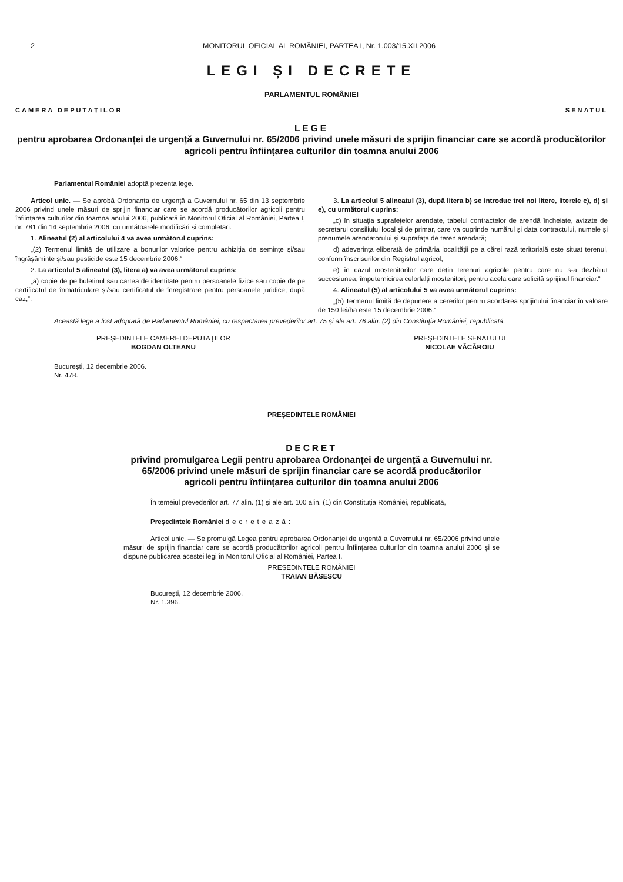2 MONITORUL OFICIAL AL ROMÂNIEI, PARTEA I, Nr. 1.003/15.XII.2006
LEGI ȘI DECRETE
PARLAMENTUL ROMÂNIEI
CAMERA DEPUTAȚILOR SENATUL
LEGE
pentru aprobarea Ordonanței de urgență a Guvernului nr. 65/2006 privind unele măsuri de sprijin financiar care se acordă producătorilor agricoli pentru înființarea culturilor din toamna anului 2006
Parlamentul României adoptă prezenta lege.
Articol unic. — Se aprobă Ordonanța de urgență a Guvernului nr. 65 din 13 septembrie 2006 privind unele măsuri de sprijin financiar care se acordă producătorilor agricoli pentru înființarea culturilor din toamna anului 2006, publicată în Monitorul Oficial al României, Partea I, nr. 781 din 14 septembrie 2006, cu următoarele modificări și completări:
1. Alineatul (2) al articolului 4 va avea următorul cuprins:
„(2) Termenul limită de utilizare a bonurilor valorice pentru achiziția de semințe și/sau îngrășăminte și/sau pesticide este 15 decembrie 2006.“
2. La articolul 5 alineatul (3), litera a) va avea următorul cuprins:
„a) copie de pe buletinul sau cartea de identitate pentru persoanele fizice sau copie de pe certificatul de înmatriculare și/sau certificatul de înregistrare pentru persoanele juridice, după caz;“.
3. La articolul 5 alineatul (3), după litera b) se introduc trei noi litere, literele c), d) și e), cu următorul cuprins:
„c) în situația suprafețelor arendate, tabelul contractelor de arendă încheiate, avizate de secretarul consiliului local și de primar, care va cuprinde numărul și data contractului, numele și prenumele arendatorului și suprafața de teren arendată;
d) adeverința eliberată de primăria localității pe a cărei rază teritorială este situat terenul, conform înscrisurilor din Registrul agricol;
e) în cazul moștenitorilor care dețin terenuri agricole pentru care nu s-a dezbătut succesiunea, împuternicirea celorlalți moștenitori, pentru acela care solicită sprijinul financiar.“
4. Alineatul (5) al articolului 5 va avea următorul cuprins:
„(5) Termenul limită de depunere a cererilor pentru acordarea sprijinului financiar în valoare de 150 lei/ha este 15 decembrie 2006.“
Această lege a fost adoptată de Parlamentul României, cu respectarea prevederilor art. 75 și ale art. 76 alin. (2) din Constituția României, republicată.
PREȘEDINTELE CAMEREI DEPUTAȚILOR
BOGDAN OLTEANU
PREȘEDINTELE SENATULUI
NICOLAE VĂCĂROIU
București, 12 decembrie 2006.
Nr. 478.
PREȘEDINTELE ROMÂNIEI
DECRET
privind promulgarea Legii pentru aprobarea Ordonanței de urgență a Guvernului nr. 65/2006 privind unele măsuri de sprijin financiar care se acordă producătorilor agricoli pentru înființarea culturilor din toamna anului 2006
În temeiul prevederilor art. 77 alin. (1) și ale art. 100 alin. (1) din Constituția României, republicată,
Președintele României decretează:
Articol unic. — Se promulgă Legea pentru aprobarea Ordonanței de urgență a Guvernului nr. 65/2006 privind unele măsuri de sprijin financiar care se acordă producătorilor agricoli pentru înființarea culturilor din toamna anului 2006 și se dispune publicarea acestei legi în Monitorul Oficial al României, Partea I.
PREȘEDINTELE ROMÂNIEI
TRAIAN BĂSESCU
București, 12 decembrie 2006.
Nr. 1.396.